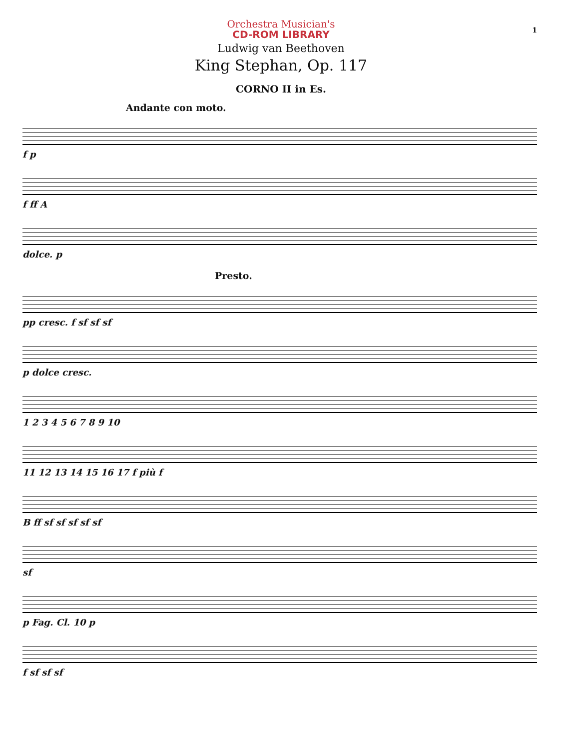1
Orchestra Musician's
CD-ROM LIBRARY
Ludwig van Beethoven
King Stephan, Op. 117
CORNO II in Es.
Andante con moto.
f p
f ff A
dolce. p
Presto.
pp cresc. f sf sf sf
p dolce cresc.
1 2 3 4 5 6 7 8 9 10
11 12 13 14 15 16 17 f più f
B ff sf sf sf sf sf
sf
p Fag. Cl. 10 p
f sf sf sf